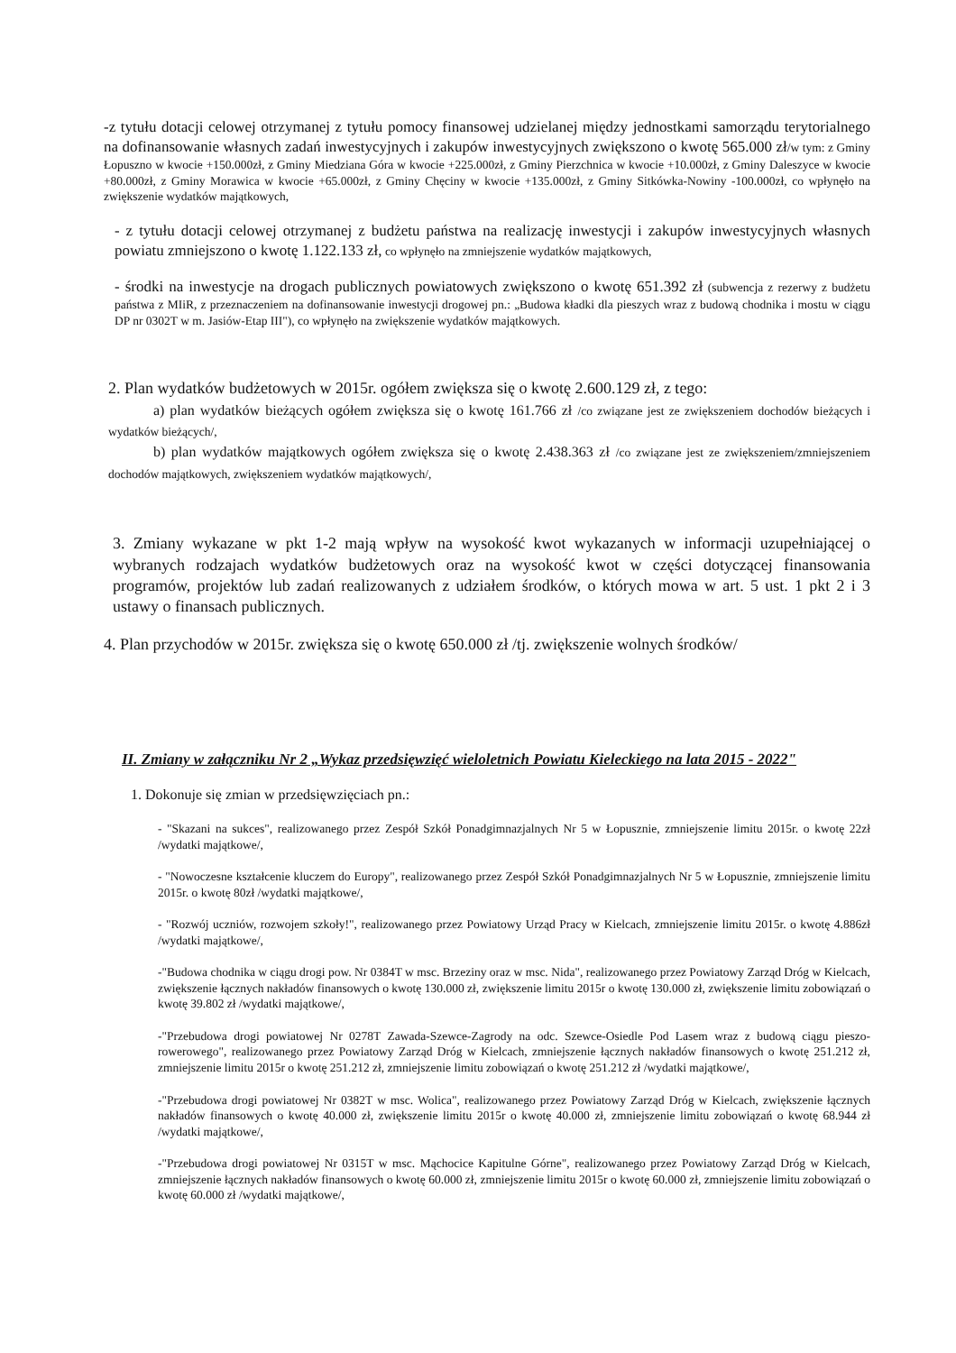-z tytułu dotacji celowej otrzymanej z tytułu pomocy finansowej udzielanej między jednostkami samorządu terytorialnego na dofinansowanie własnych zadań inwestycyjnych i zakupów inwestycyjnych zwiększono o kwotę 565.000 zł/w tym: z Gminy Łopuszno w kwocie +150.000zł, z Gminy Miedziana Góra w kwocie +225.000zł, z Gminy Pierzchnica w kwocie +10.000zł, z Gminy Daleszyce w kwocie +80.000zł, z Gminy Morawica w kwocie +65.000zł, z Gminy Chęciny w kwocie +135.000zł, z Gminy Sitkówka-Nowiny -100.000zł, co wpłynęło na zwiększenie wydatków majątkowych,
- z tytułu dotacji celowej otrzymanej z budżetu państwa na realizację inwestycji i zakupów inwestycyjnych własnych powiatu zmniejszono o kwotę 1.122.133 zł, co wpłynęło na zmniejszenie wydatków majątkowych,
- środki na inwestycje na drogach publicznych powiatowych zwiększono o kwotę 651.392 zł (subwencja z rezerwy z budżetu państwa z MIiR, z przeznaczeniem na dofinansowanie inwestycji drogowej pn.: „Budowa kładki dla pieszych wraz z budową chodnika i mostu w ciągu DP nr 0302T w m. Jasiów-Etap III"), co wpłynęło na zwiększenie wydatków majątkowych.
2. Plan wydatków budżetowych w 2015r. ogółem zwiększa się o kwotę 2.600.129 zł, z tego:
a) plan wydatków bieżących ogółem zwiększa się o kwotę 161.766 zł /co związane jest ze zwiększeniem dochodów bieżących i wydatków bieżących/,
b) plan wydatków majątkowych ogółem zwiększa się o kwotę 2.438.363 zł /co związane jest ze zwiększeniem/zmniejszeniem dochodów majątkowych, zwiększeniem wydatków majątkowych/,
3. Zmiany wykazane w pkt 1-2 mają wpływ na wysokość kwot wykazanych w informacji uzupełniającej o wybranych rodzajach wydatków budżetowych oraz na wysokość kwot w części dotyczącej finansowania programów, projektów lub zadań realizowanych z udziałem środków, o których mowa w art. 5 ust. 1 pkt 2 i 3 ustawy o finansach publicznych.
4. Plan przychodów w 2015r. zwiększa się o kwotę 650.000 zł /tj. zwiększenie wolnych środków/
II. Zmiany w załączniku Nr 2 „Wykaz przedsięwzięć wieloletnich Powiatu Kieleckiego na lata 2015 - 2022"
1. Dokonuje się zmian w przedsięwzięciach pn.:
- "Skazani na sukces", realizowanego przez Zespół Szkół Ponadgimnazjalnych Nr 5 w Łopusznie, zmniejszenie limitu 2015r. o kwotę 22zł /wydatki majątkowe/,
- "Nowoczesne kształcenie kluczem do Europy", realizowanego przez Zespół Szkół Ponadgimnazjalnych Nr 5 w Łopusznie, zmniejszenie limitu 2015r. o kwotę 80zł /wydatki majątkowe/,
- "Rozwój uczniów, rozwojem szkoły!", realizowanego przez Powiatowy Urząd Pracy w Kielcach, zmniejszenie limitu 2015r. o kwotę 4.886zł /wydatki majątkowe/,
-"Budowa chodnika w ciągu drogi pow. Nr 0384T w msc. Brzeziny oraz w msc. Nida", realizowanego przez Powiatowy Zarząd Dróg w Kielcach, zwiększenie łącznych nakładów finansowych o kwotę 130.000 zł, zwiększenie limitu 2015r o kwotę 130.000 zł, zwiększenie limitu zobowiązań o kwotę 39.802 zł /wydatki majątkowe/,
-"Przebudowa drogi powiatowej Nr 0278T Zawada-Szewce-Zagrody na odc. Szewce-Osiedle Pod Lasem wraz z budową ciągu pieszo-rowerowego", realizowanego przez Powiatowy Zarząd Dróg w Kielcach, zmniejszenie łącznych nakładów finansowych o kwotę 251.212 zł, zmniejszenie limitu 2015r o kwotę 251.212 zł, zmniejszenie limitu zobowiązań o kwotę 251.212 zł /wydatki majątkowe/,
-"Przebudowa drogi powiatowej Nr 0382T w msc. Wolica", realizowanego przez Powiatowy Zarząd Dróg w Kielcach, zwiększenie łącznych nakładów finansowych o kwotę 40.000 zł, zwiększenie limitu 2015r o kwotę 40.000 zł, zmniejszenie limitu zobowiązań o kwotę 68.944 zł /wydatki majątkowe/,
-"Przebudowa drogi powiatowej Nr 0315T w msc. Mąchocice Kapitulne Górne", realizowanego przez Powiatowy Zarząd Dróg w Kielcach, zmniejszenie łącznych nakładów finansowych o kwotę 60.000 zł, zmniejszenie limitu 2015r o kwotę 60.000 zł, zmniejszenie limitu zobowiązań o kwotę 60.000 zł /wydatki majątkowe/,